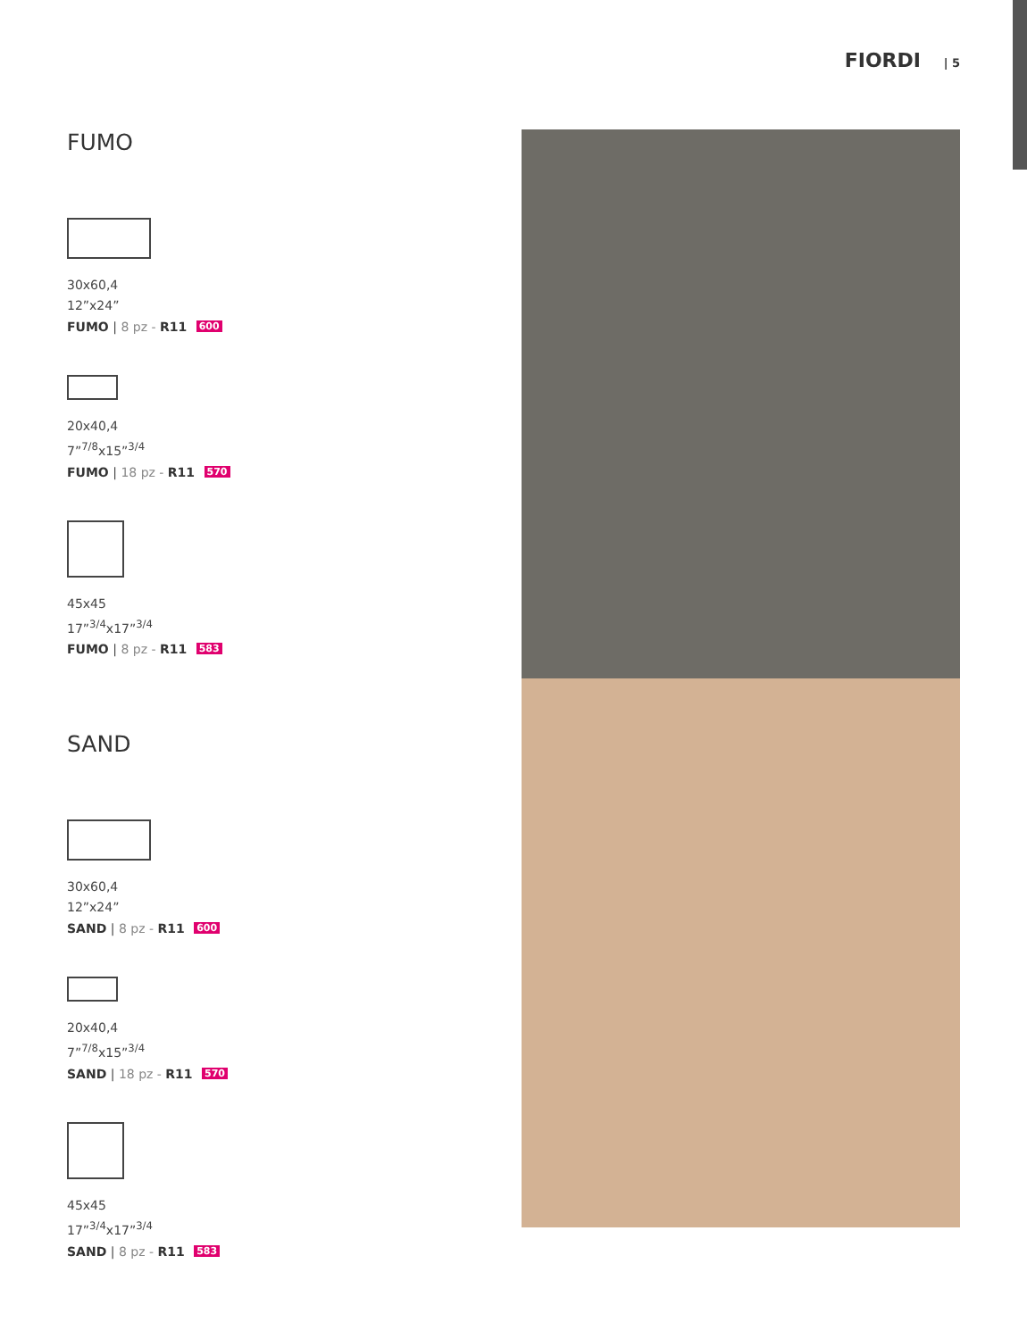FIORDI | 5
FUMO
30x60,4
12”x24”
FUMO | 8 pz - R11 600
20x40,4
7”<sup>7/8</sup>x15”<sup>3/4</sup>
FUMO | 18 pz - R11 570
45x45
17”<sup>3/4</sup>x17”<sup>3/4</sup>
FUMO | 8 pz - R11 583
SAND
30x60,4
12”x24”
SAND | 8 pz - R11 600
20x40,4
7”<sup>7/8</sup>x15”<sup>3/4</sup>
SAND | 18 pz - R11 570
45x45
17”<sup>3/4</sup>x17”<sup>3/4</sup>
SAND | 8 pz - R11 583